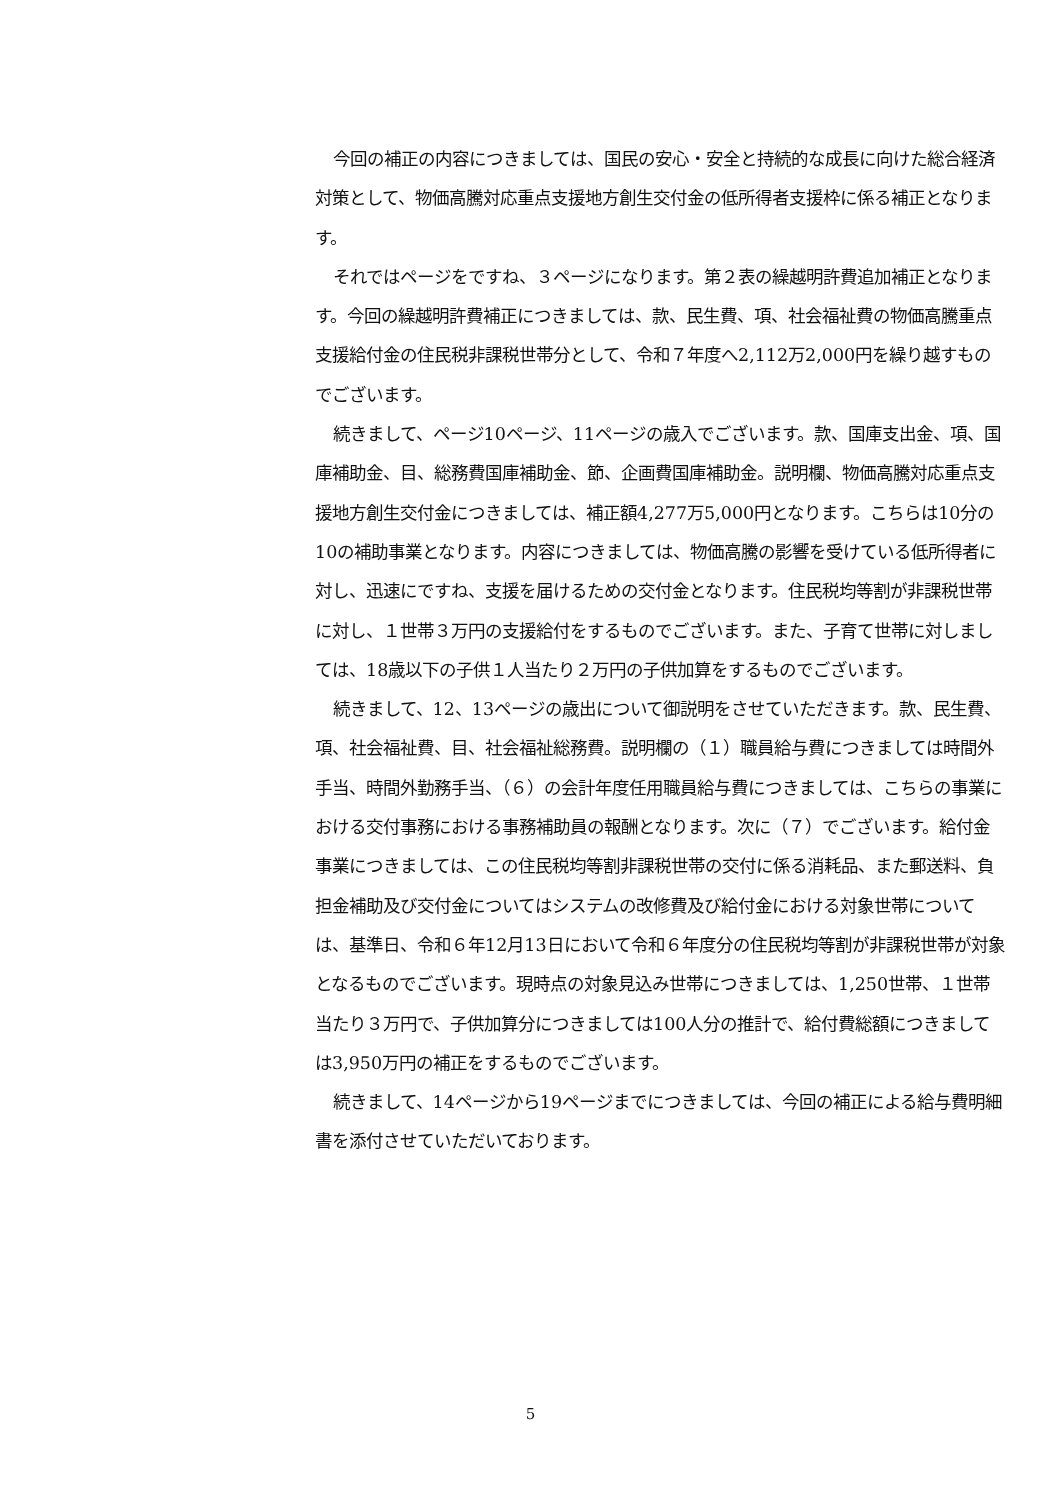今回の補正の内容につきましては、国民の安心・安全と持続的な成長に向けた総合経済対策として、物価高騰対応重点支援地方創生交付金の低所得者支援枠に係る補正となります。
それではページをですね、３ページになります。第２表の繰越明許費追加補正となります。今回の繰越明許費補正につきましては、款、民生費、項、社会福祉費の物価高騰重点支援給付金の住民税非課税世帯分として、令和７年度へ2,112万2,000円を繰り越すものでございます。
続きまして、ページ10ページ、11ページの歳入でございます。款、国庫支出金、項、国庫補助金、目、総務費国庫補助金、節、企画費国庫補助金。説明欄、物価高騰対応重点支援地方創生交付金につきましては、補正額4,277万5,000円となります。こちらは10分の10の補助事業となります。内容につきましては、物価高騰の影響を受けている低所得者に対し、迅速にですね、支援を届けるための交付金となります。住民税均等割が非課税世帯に対し、１世帯３万円の支援給付をするものでございます。また、子育て世帯に対しましては、18歳以下の子供１人当たり２万円の子供加算をするものでございます。
続きまして、12、13ページの歳出について御説明をさせていただきます。款、民生費、項、社会福祉費、目、社会福祉総務費。説明欄の（１）職員給与費につきましては時間外手当、時間外勤務手当、（６）の会計年度任用職員給与費につきましては、こちらの事業における交付事務における事務補助員の報酬となります。次に（７）でございます。給付金事業につきましては、この住民税均等割非課税世帯の交付に係る消耗品、また郵送料、負担金補助及び交付金についてはシステムの改修費及び給付金における対象世帯については、基準日、令和６年12月13日において令和６年度分の住民税均等割が非課税世帯が対象となるものでございます。現時点の対象見込み世帯につきましては、1,250世帯、１世帯当たり３万円で、子供加算分につきましては100人分の推計で、給付費総額につきましては3,950万円の補正をするものでございます。
続きまして、14ページから19ページまでにつきましては、今回の補正による給与費明細書を添付させていただいております。
5